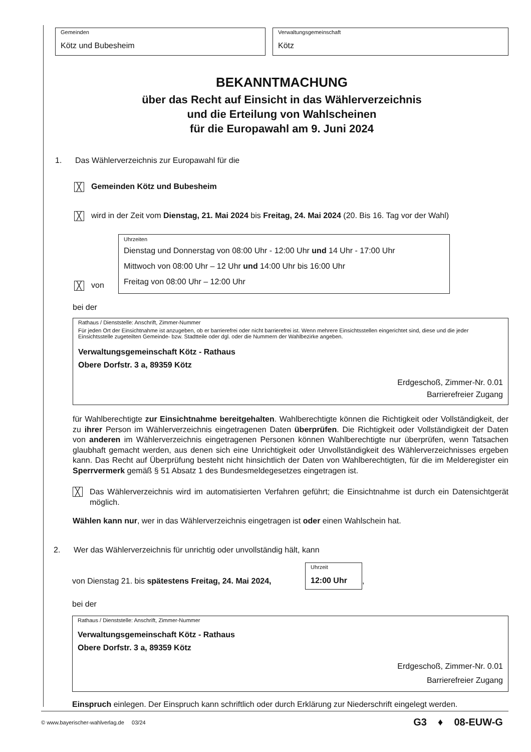Gemeinden
Kötz und Bubesheim
Verwaltungsgemeinschaft
Kötz
BEKANNTMACHUNG
über das Recht auf Einsicht in das Wählerverzeichnis
und die Erteilung von Wahlscheinen
für die Europawahl am 9. Juni 2024
1. Das Wählerverzeichnis zur Europawahl für die
╳ Gemeinden Kötz und Bubesheim
╳ wird in der Zeit vom Dienstag, 21. Mai 2024 bis Freitag, 24. Mai 2024 (20. Bis 16. Tag vor der Wahl)
╳ von
Uhrzeiten
Dienstag und Donnerstag von 08:00 Uhr - 12:00 Uhr und 14 Uhr - 17:00 Uhr
Mittwoch von 08:00 Uhr – 12 Uhr und 14:00 Uhr bis 16:00 Uhr
Freitag von 08:00 Uhr – 12:00 Uhr
bei der
Rathaus / Dienststelle: Anschrift, Zimmer-Nummer
Für jeden Ort der Einsichtnahme ist anzugeben, ob er barrierefrei oder nicht barrierefrei ist. Wenn mehrere Einsichtsstellen eingerichtet sind, diese und die jeder Einsichtsstelle zugeteilten Gemeinde- bzw. Stadtteile oder dgl. oder die Nummern der Wahlbezirke angeben.
Verwaltungsgemeinschaft Kötz - Rathaus
Obere Dorfstr. 3 a, 89359 Kötz
Erdgeschoß, Zimmer-Nr. 0.01
Barrierefreier Zugang
für Wahlberechtigte zur Einsichtnahme bereitgehalten. Wahlberechtigte können die Richtigkeit oder Vollständigkeit, der zu ihrer Person im Wählerverzeichnis eingetragenen Daten überprüfen. Die Richtigkeit oder Vollständigkeit der Daten von anderen im Wählerverzeichnis eingetragenen Personen können Wahlberechtigte nur überprüfen, wenn Tatsachen glaubhaft gemacht werden, aus denen sich eine Unrichtigkeit oder Unvollständigkeit des Wählerverzeichnisses ergeben kann. Das Recht auf Überprüfung besteht nicht hinsichtlich der Daten von Wahlberechtigten, für die im Melderegister ein Sperrvermerk gemäß § 51 Absatz 1 des Bundesmeldegesetzes eingetragen ist.
╳
Das Wählerverzeichnis wird im automatisierten Verfahren geführt; die Einsichtnahme ist durch ein Datensichtgerät möglich.
Wählen kann nur, wer in das Wählerverzeichnis eingetragen ist oder einen Wahlschein hat.
2. Wer das Wählerverzeichnis für unrichtig oder unvollständig hält, kann
von Dienstag 21. bis spätestens Freitag, 24. Mai 2024,
Uhrzeit
12:00 Uhr
,
bei der
Rathaus / Dienststelle: Anschrift, Zimmer-Nummer
Verwaltungsgemeinschaft Kötz - Rathaus
Obere Dorfstr. 3 a, 89359 Kötz
Erdgeschoß, Zimmer-Nr. 0.01
Barrierefreier Zugang
Einspruch einlegen. Der Einspruch kann schriftlich oder durch Erklärung zur Niederschrift eingelegt werden.
© www.bayerischer-wahlverlag.de 03/24 G3 ♦ 08-EUW-G